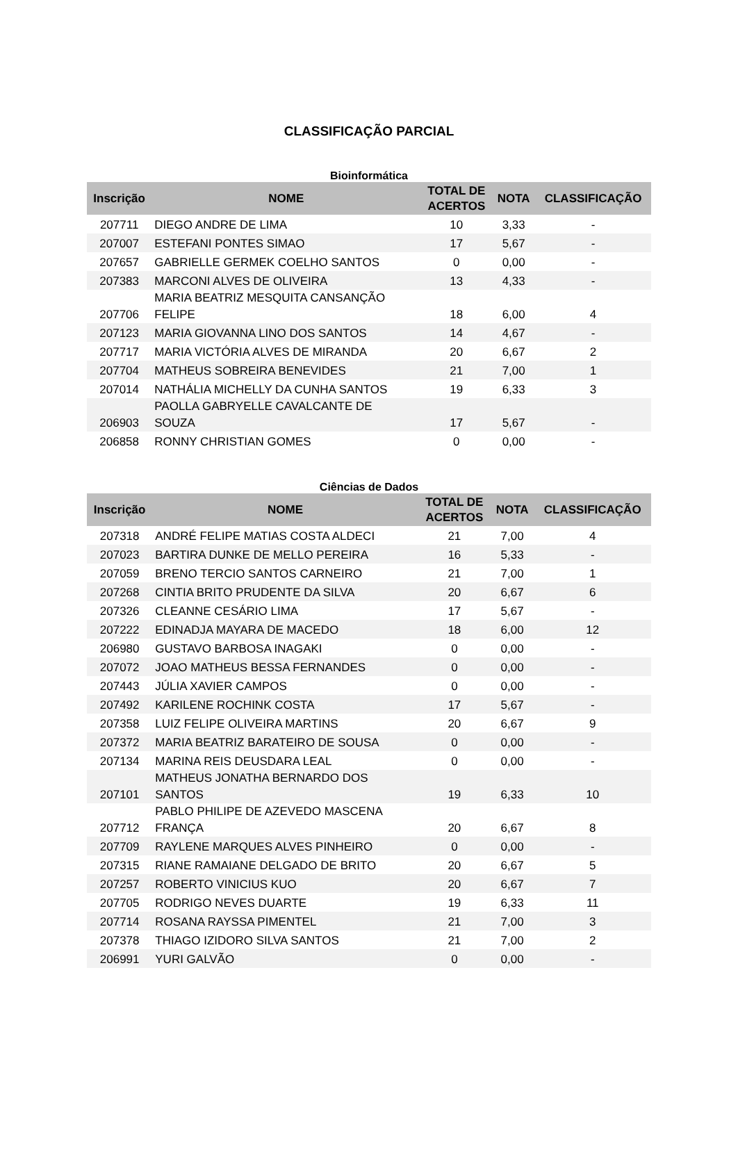CLASSIFICAÇÃO PARCIAL
Bioinformática
| Inscrição | NOME | TOTAL DE ACERTOS | NOTA | CLASSIFICAÇÃO |
| --- | --- | --- | --- | --- |
| 207711 | DIEGO ANDRE DE LIMA | 10 | 3,33 | - |
| 207007 | ESTEFANI PONTES SIMAO | 17 | 5,67 | - |
| 207657 | GABRIELLE GERMEK COELHO SANTOS | 0 | 0,00 | - |
| 207383 | MARCONI ALVES DE OLIVEIRA | 13 | 4,33 | - |
| 207706 | MARIA BEATRIZ MESQUITA CANSANÇÃO FELIPE | 18 | 6,00 | 4 |
| 207123 | MARIA GIOVANNA LINO DOS SANTOS | 14 | 4,67 | - |
| 207717 | MARIA VICTÓRIA ALVES DE MIRANDA | 20 | 6,67 | 2 |
| 207704 | MATHEUS SOBREIRA BENEVIDES | 21 | 7,00 | 1 |
| 207014 | NATHÁLIA MICHELLY DA CUNHA SANTOS | 19 | 6,33 | 3 |
| 206903 | PAOLLA GABRYELLE CAVALCANTE DE SOUZA | 17 | 5,67 | - |
| 206858 | RONNY CHRISTIAN GOMES | 0 | 0,00 | - |
Ciências de Dados
| Inscrição | NOME | TOTAL DE ACERTOS | NOTA | CLASSIFICAÇÃO |
| --- | --- | --- | --- | --- |
| 207318 | ANDRÉ FELIPE MATIAS COSTA ALDECI | 21 | 7,00 | 4 |
| 207023 | BARTIRA DUNKE DE MELLO PEREIRA | 16 | 5,33 | - |
| 207059 | BRENO TERCIO SANTOS CARNEIRO | 21 | 7,00 | 1 |
| 207268 | CINTIA BRITO PRUDENTE DA SILVA | 20 | 6,67 | 6 |
| 207326 | CLEANNE CESÁRIO LIMA | 17 | 5,67 | - |
| 207222 | EDINADJA MAYARA DE MACEDO | 18 | 6,00 | 12 |
| 206980 | GUSTAVO BARBOSA INAGAKI | 0 | 0,00 | - |
| 207072 | JOAO MATHEUS BESSA FERNANDES | 0 | 0,00 | - |
| 207443 | JÚLIA XAVIER CAMPOS | 0 | 0,00 | - |
| 207492 | KARILENE ROCHINK COSTA | 17 | 5,67 | - |
| 207358 | LUIZ FELIPE OLIVEIRA MARTINS | 20 | 6,67 | 9 |
| 207372 | MARIA BEATRIZ BARATEIRO DE SOUSA | 0 | 0,00 | - |
| 207134 | MARINA REIS DEUSDARA LEAL | 0 | 0,00 | - |
| 207101 | MATHEUS JONATHA BERNARDO DOS SANTOS | 19 | 6,33 | 10 |
| 207712 | PABLO PHILIPE DE AZEVEDO MASCENA FRANÇA | 20 | 6,67 | 8 |
| 207709 | RAYLENE MARQUES ALVES PINHEIRO | 0 | 0,00 | - |
| 207315 | RIANE RAMAIANE DELGADO DE BRITO | 20 | 6,67 | 5 |
| 207257 | ROBERTO VINICIUS KUO | 20 | 6,67 | 7 |
| 207705 | RODRIGO NEVES DUARTE | 19 | 6,33 | 11 |
| 207714 | ROSANA RAYSSA PIMENTEL | 21 | 7,00 | 3 |
| 207378 | THIAGO IZIDORO SILVA SANTOS | 21 | 7,00 | 2 |
| 206991 | YURI GALVÃO | 0 | 0,00 | - |